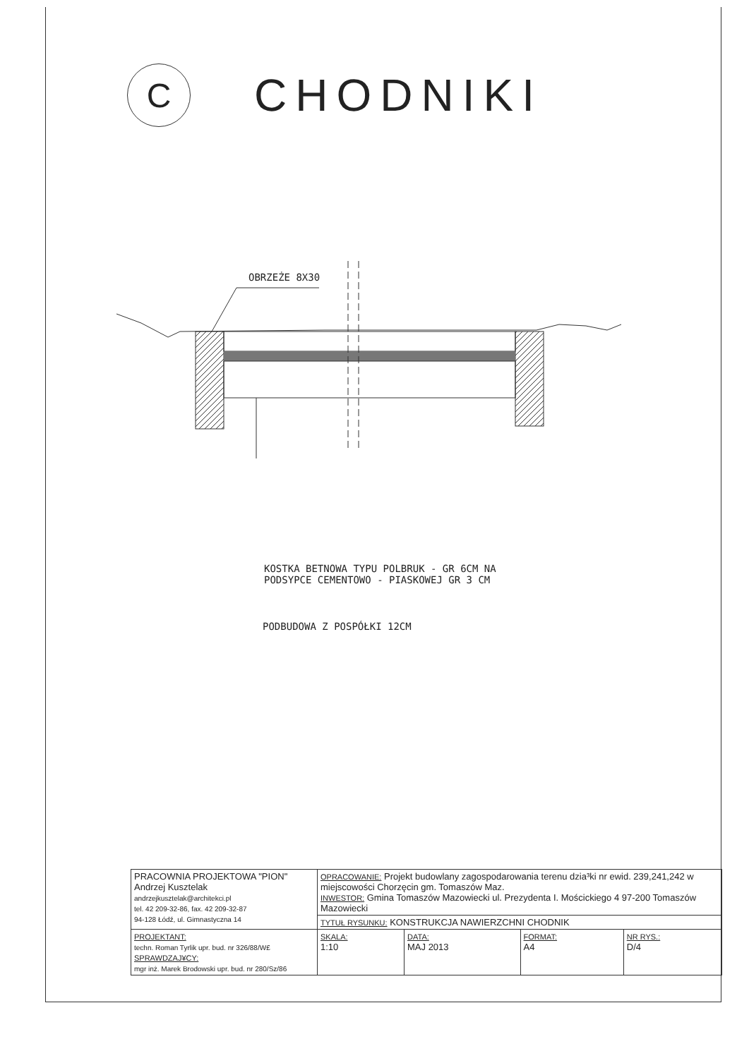C
CHODNIKI
OBRZEŻE 8X30
KOSTKA BETNOWA TYPU POLBRUK - GR 6CM NA
PODSYPCE CEMENTOWO - PIASKOWEJ GR 3 CM
PODBUDOWA Z POSPÓŁKI 12CM
| PRACOWNIA PROJEKTOWA "PION" Andrzej Kusztelak andrzejkusztelak@architekci.pl tel. 42 209-32-86, fax. 42 209-32-87 94-128 Łódź, ul. Gimnastyczna 14 | OPRACOWANIE: Projekt budowlany zagospodarowania terenu dzia³ki nr ewid. 239,241,242 w miejscowości Chorzęcin gm. Tomaszów Maz. INWESTOR: Gmina Tomaszów Mazowiecki ul. Prezydenta I. Mościckiego 4 97-200 Tomaszów Mazowiecki | | | |
| | TYTUŁ RYSUNKU: KONSTRUKCJA NAWIERZCHNI CHODNIK | | | |
| PROJEKTANT: techn. Roman Tyrlik upr. bud. nr 326/88/W£ SPRAWDZAJ¥CY: mgr inż. Marek Brodowski upr. bud. nr 280/Sz/86 | SKALA: 1:10 | DATA: MAJ 2013 | FORMAT: A4 | NR RYS.: D/4 |